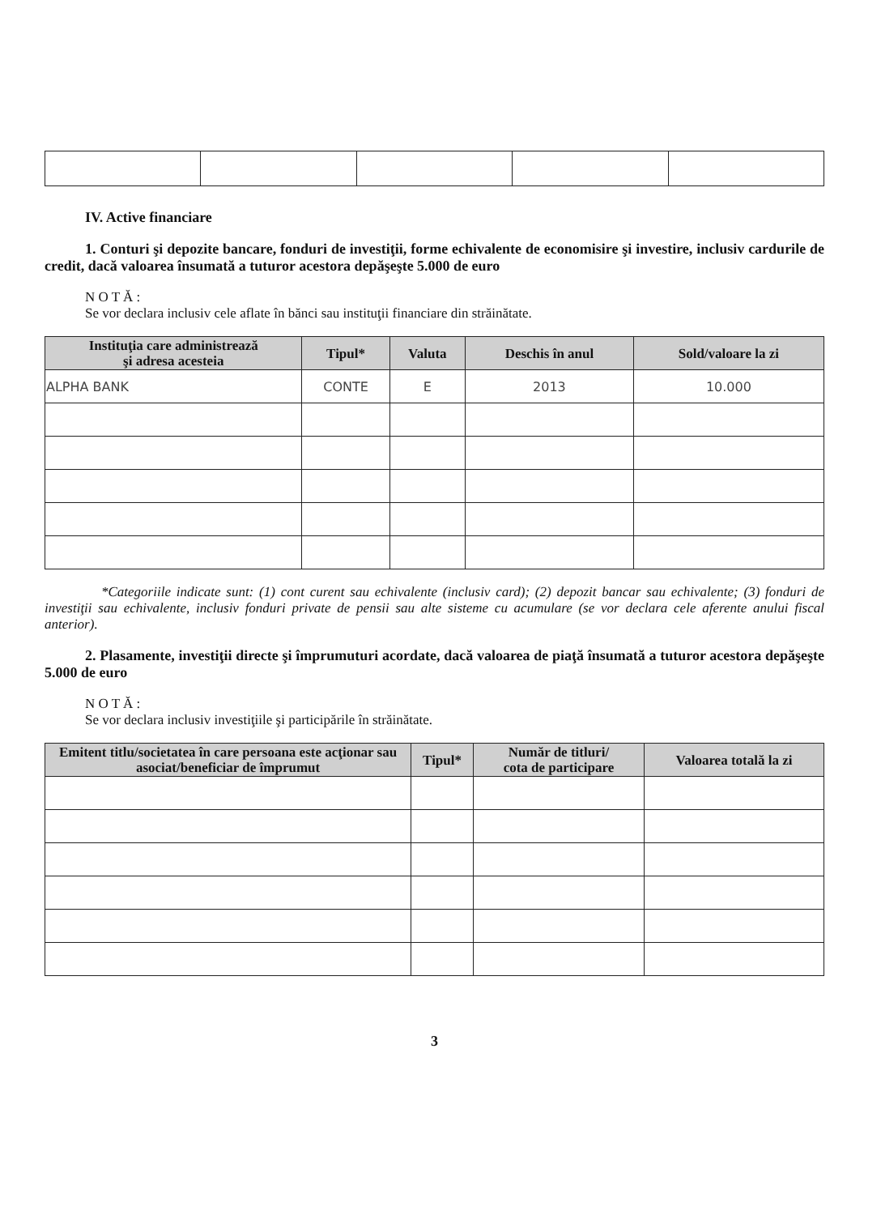IV. Active financiare
1. Conturi şi depozite bancare, fonduri de investiţii, forme echivalente de economisire şi investire, inclusiv cardurile de credit, dacă valoarea însumată a tuturor acestora depăşeşte 5.000 de euro
N O T Ă :
Se vor declara inclusiv cele aflate în bănci sau instituţii financiare din străinătate.
| Instituţia care administrează şi adresa acesteia | Tipul* | Valuta | Deschis în anul | Sold/valoare la zi |
| --- | --- | --- | --- | --- |
| ALPHA BANK | CONTE | E | 2013 | 10.000 |
*Categoriile indicate sunt: (1) cont curent sau echivalente (inclusiv card); (2) depozit bancar sau echivalente; (3) fonduri de investiţii sau echivalente, inclusiv fonduri private de pensii sau alte sisteme cu acumulare (se vor declara cele aferente anului fiscal anterior).
2. Plasamente, investiţii directe şi împrumuturi acordate, dacă valoarea de piaţă însumată a tuturor acestora depăşeşte 5.000 de euro
N O T Ă :
Se vor declara inclusiv investiţiile şi participările în străinătate.
| Emitent titlu/societatea în care persoana este acţionar sau asociat/beneficiar de împrumut | Tipul* | Număr de titluri/ cota de participare | Valoarea totală la zi |
| --- | --- | --- | --- |
3